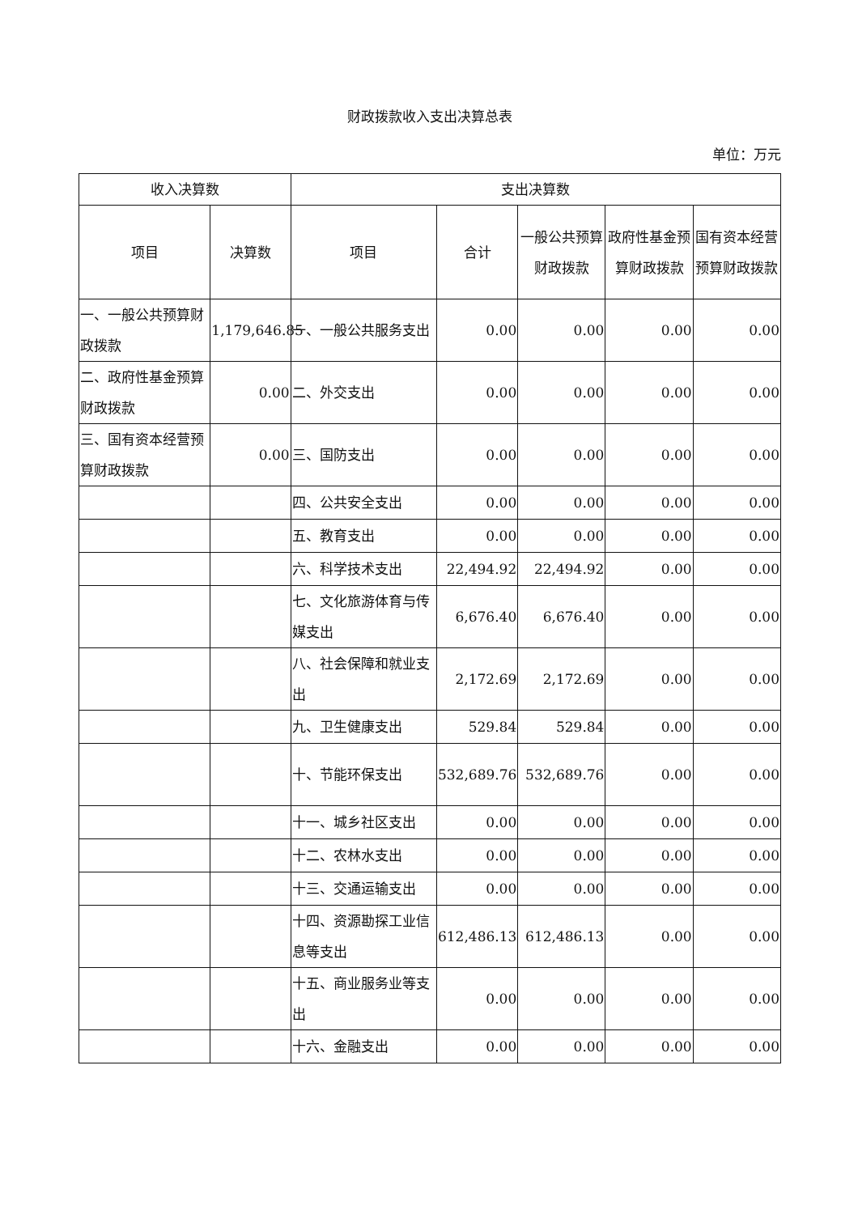财政拨款收入支出决算总表
单位：万元
| 收入决算数 | | 支出决算数 | | | | |
| --- | --- | --- | --- | --- | --- | --- |
| 项目 | 决算数 | 项目 | 合计 | 一般公共预算财政拨款 | 政府性基金预算财政拨款 | 国有资本经营预算财政拨款 |
| 一、一般公共预算财政拨款 | 1,179,646.85 | 一、一般公共服务支出 | 0.00 | 0.00 | 0.00 | 0.00 |
| 二、政府性基金预算财政拨款 | 0.00 | 二、外交支出 | 0.00 | 0.00 | 0.00 | 0.00 |
| 三、国有资本经营预算财政拨款 | 0.00 | 三、国防支出 | 0.00 | 0.00 | 0.00 | 0.00 |
| | | 四、公共安全支出 | 0.00 | 0.00 | 0.00 | 0.00 |
| | | 五、教育支出 | 0.00 | 0.00 | 0.00 | 0.00 |
| | | 六、科学技术支出 | 22,494.92 | 22,494.92 | 0.00 | 0.00 |
| | | 七、文化旅游体育与传媒支出 | 6,676.40 | 6,676.40 | 0.00 | 0.00 |
| | | 八、社会保障和就业支出 | 2,172.69 | 2,172.69 | 0.00 | 0.00 |
| | | 九、卫生健康支出 | 529.84 | 529.84 | 0.00 | 0.00 |
| | | 十、节能环保支出 | 532,689.76 | 532,689.76 | 0.00 | 0.00 |
| | | 十一、城乡社区支出 | 0.00 | 0.00 | 0.00 | 0.00 |
| | | 十二、农林水支出 | 0.00 | 0.00 | 0.00 | 0.00 |
| | | 十三、交通运输支出 | 0.00 | 0.00 | 0.00 | 0.00 |
| | | 十四、资源勘探工业信息等支出 | 612,486.13 | 612,486.13 | 0.00 | 0.00 |
| | | 十五、商业服务业等支出 | 0.00 | 0.00 | 0.00 | 0.00 |
| | | 十六、金融支出 | 0.00 | 0.00 | 0.00 | 0.00 |